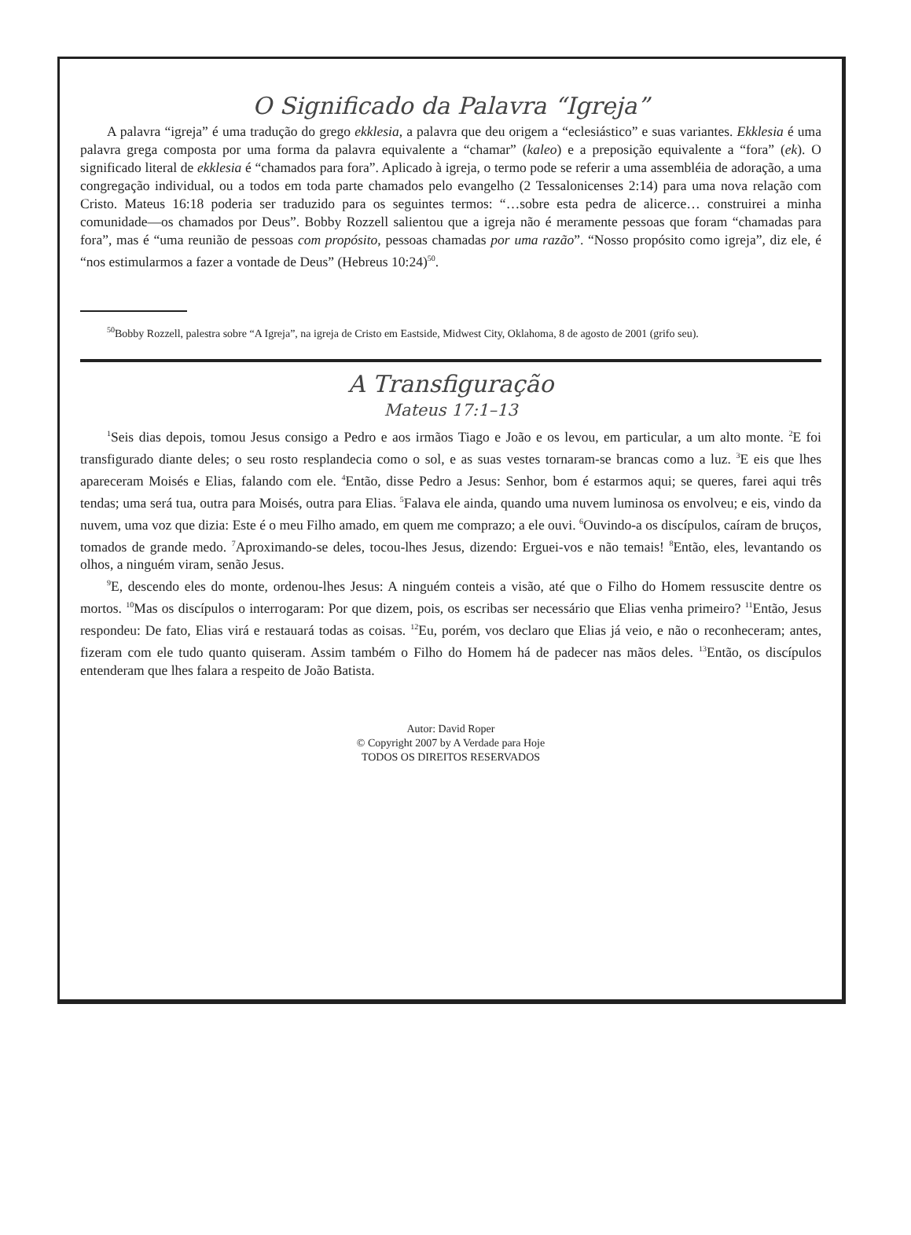O Significado da Palavra “Igreja”
A palavra “igreja” é uma tradução do grego ekklesia, a palavra que deu origem a “eclesiástico” e suas variantes. Ekklesia é uma palavra grega composta por uma forma da palavra equivalente a “chamar” (kaleo) e a preposição equivalente a “fora” (ek). O significado literal de ekklesia é “chamados para fora”. Aplicado à igreja, o termo pode se referir a uma assembléia de adoração, a uma congregação individual, ou a todos em toda parte chamados pelo evangelho (2 Tessalonicenses 2:14) para uma nova relação com Cristo. Mateus 16:18 poderia ser traduzido para os seguintes termos: “…sobre esta pedra de alicerce… construirei a minha comunidade—os chamados por Deus”. Bobby Rozzell salientou que a igreja não é meramente pessoas que foram “chamadas para fora”, mas é “uma reunião de pessoas com propósito, pessoas chamadas por uma razão”. “Nosso propósito como igreja”, diz ele, é “nos estimularmos a fazer a vontade de Deus” (Hebreus 10:24)<sup>50</sup>.
<sup>50</sup> Bobby Rozzell, palestra sobre “A Igreja”, na igreja de Cristo em Eastside, Midwest City, Oklahoma, 8 de agosto de 2001 (grifo seu).
A Transfiguração
Mateus 17:1–13
<sup>1</sup> Seis dias depois, tomou Jesus consigo a Pedro e aos irmãos Tiago e João e os levou, em particular, a um alto monte. <sup>2</sup>E foi transfigurado diante deles; o seu rosto resplandecia como o sol, e as suas vestes tornaram-se brancas como a luz. <sup>3</sup>E eis que lhes apareceram Moisés e Elias, falando com ele. <sup>4</sup>Então, disse Pedro a Jesus: Senhor, bom é estarmos aqui; se queres, farei aqui três tendas; uma será tua, outra para Moisés, outra para Elias. <sup>5</sup>Falava ele ainda, quando uma nuvem luminosa os envolveu; e eis, vindo da nuvem, uma voz que dizia: Este é o meu Filho amado, em quem me comprazo; a ele ouvi. <sup>6</sup>Ouvindo-a os discípulos, caíram de bruços, tomados de grande medo. <sup>7</sup>Aproximando-se deles, tocou-lhes Jesus, dizendo: Erguei-vos e não temais! <sup>8</sup>Então, eles, levantando os olhos, a ninguém viram, senão Jesus.
<sup>9</sup> E, descendo eles do monte, ordenou-lhes Jesus: A ninguém conteis a visão, até que o Filho do Homem ressuscite dentre os mortos. <sup>10</sup>Mas os discípulos o interrogaram: Por que dizem, pois, os escribas ser necessário que Elias venha primeiro? <sup>11</sup>Então, Jesus respondeu: De fato, Elias virá e restauará todas as coisas. <sup>12</sup>Eu, porém, vos declaro que Elias já veio, e não o reconheceram; antes, fizeram com ele tudo quanto quiseram. Assim também o Filho do Homem há de padecer nas mãos deles. <sup>13</sup>Então, os discípulos entenderam que lhes falara a respeito de João Batista.
Autor: David Roper
© Copyright 2007 by A Verdade para Hoje
TODOS OS DIREITOS RESERVADOS